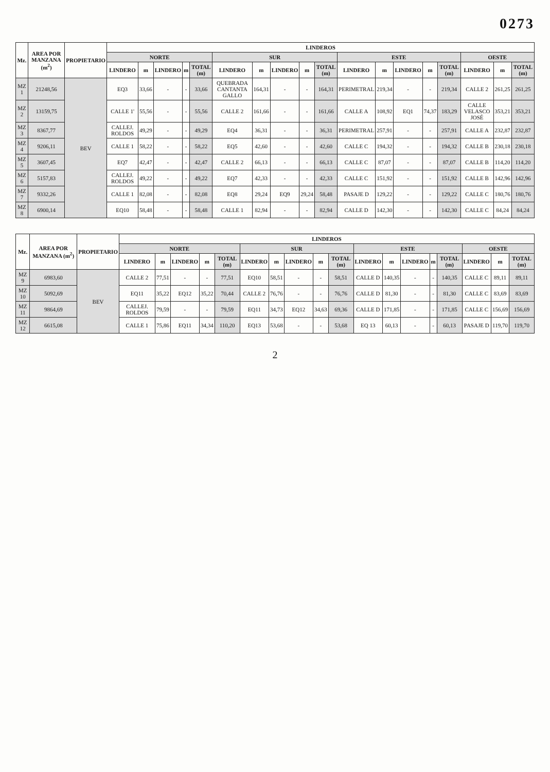0273
| Mz. | AREA POR MANZANA (m<sup>2</sup>) | PROPIETARIO | LINDEROS | | | | | | | | | | | | | | | | | |
| --- | --- | --- | --- | --- | --- | --- | --- | --- | --- | --- | --- | --- | --- | --- | --- | --- | --- | --- | --- | --- |
| | | | NORTE | | | | | SUR | | | | | ESTE | | | | | OESTE | | |
| | | | LINDERO | m | LINDERO | m | TOTAL (m) | LINDERO | m | LINDERO | m | TOTAL (m) | LINDERO | m | LINDERO | m | TOTAL (m) | LINDERO | m | TOTAL (m) |
| MZ 1 | 21248,56 | BEV | EQ3 | 33,66 | - | - | 33,66 | QUEBRADA CANTANTA GALLO | 164,31 | - | - | 164,31 | PERIMETRAL | 219,34 | - | - | 219,34 | CALLE 2 | 261,25 | 261,25 |
| MZ 2 | 13159,75 | | CALLE 1' | 55,56 | - | - | 55,56 | CALLE 2 | 161,66 | - | - | 161,66 | CALLE A | 108,92 | EQ1 | 74,37 | 183,29 | CALLE VELASCO JOSÉ | 353,21 | 353,21 |
| MZ 3 | 8367,77 | | CALLEJ. ROLDOS | 49,29 | - | - | 49,29 | EQ4 | 36,31 | - | - | 36,31 | PERIMETRAL | 257,91 | - | - | 257,91 | CALLE A | 232,87 | 232,87 |
| MZ 4 | 9206,11 | | CALLE 1 | 58,22 | - | - | 58,22 | EQ5 | 42,60 | - | - | 42,60 | CALLE C | 194,32 | - | - | 194,32 | CALLE B | 230,18 | 230,18 |
| MZ 5 | 3607,45 | | EQ7 | 42,47 | - | - | 42,47 | CALLE 2 | 66,13 | - | - | 66,13 | CALLE C | 87,07 | - | - | 87,07 | CALLE B | 114,20 | 114,20 |
| MZ 6 | 5157,83 | | CALLEJ. ROLDOS | 49,22 | - | - | 49,22 | EQ7 | 42,33 | - | - | 42,33 | CALLE C | 151,92 | - | - | 151,92 | CALLE B | 142,96 | 142,96 |
| MZ 7 | 9332,26 | | CALLE 1 | 82,08 | - | - | 82,08 | EQ8 | 29,24 | EQ9 | 29,24 | 58,48 | PASAJE D | 129,22 | - | - | 129,22 | CALLE C | 180,76 | 180,76 |
| MZ 8 | 6900,14 | | EQ10 | 58,48 | - | - | 58,48 | CALLE 1 | 82,94 | - | - | 82,94 | CALLE D | 142,30 | - | - | 142,30 | CALLE C | 84,24 | 84,24 |
| Mz. | AREA POR MANZANA (m<sup>2</sup>) | PROPIETARIO | LINDEROS | | | | | | | | | | | | | | | | | |
| --- | --- | --- | --- | --- | --- | --- | --- | --- | --- | --- | --- | --- | --- | --- | --- | --- | --- | --- | --- | --- |
| | | | NORTE | | | | | SUR | | | | | ESTE | | | | | OESTE | | |
| | | | LINDERO | m | LINDERO | m | TOTAL (m) | LINDERO | m | LINDERO | m | TOTAL (m) | LINDERO | m | LINDERO | m | TOTAL (m) | LINDERO | m | TOTAL (m) |
| MZ 9 | 6983,60 | BEV | CALLE 2 | 77,51 | - | - | 77,51 | EQ10 | 58,51 | - | - | 58,51 | CALLE D | 140,35 | - | - | 140,35 | CALLE C | 89,11 | 89,11 |
| MZ 10 | 5092,69 | | EQ11 | 35,22 | EQ12 | 35,22 | 70,44 | CALLE 2 | 76,76 | - | - | 76,76 | CALLE D | 81,30 | - | - | 81,30 | CALLE C | 83,69 | 83,69 |
| MZ 11 | 9864,69 | | CALLEJ. ROLDOS | 79,59 | - | - | 79,59 | EQ11 | 34,73 | EQ12 | 34,63 | 69,36 | CALLE D | 171,85 | - | - | 171,85 | CALLE C | 156,69 | 156,69 |
| MZ 12 | 6615,08 | | CALLE 1 | 75,86 | EQ11 | 34,34 | 110,20 | EQ13 | 53,68 | - | - | 53,68 | EQ 13 | 60,13 | - | - | 60,13 | PASAJE D | 119,70 | 119,70 |
2